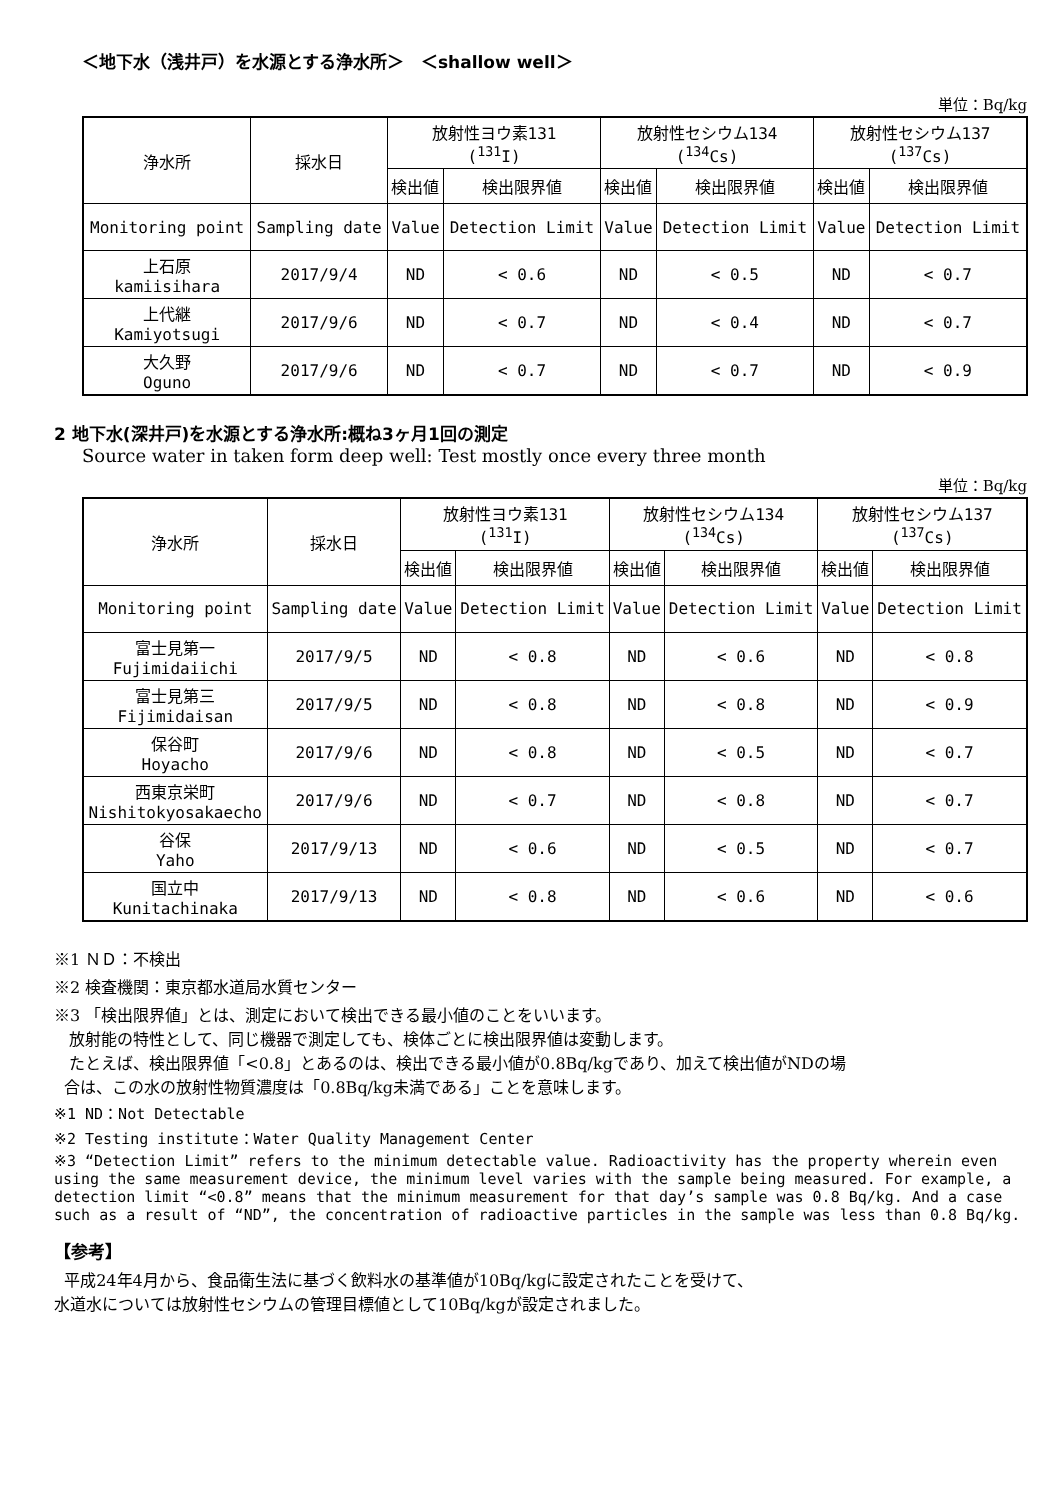＜地下水（浅井戸）を水源とする浄水所＞　＜shallow well＞
単位：Bq/kg
| 浄水所 | 採水日 | 放射性ヨウ素131 (<sup>131</sup>I) | | 放射性セシウム134 (<sup>134</sup>Cs) | | 放射性セシウム137 (<sup>137</sup>Cs) | |
| --- | --- | --- | --- | --- | --- | --- | --- |
| | | 検出値 | 検出限界値 | 検出値 | 検出限界値 | 検出値 | 検出限界値 |
| Monitoring point | Sampling date | Value | Detection Limit | Value | Detection Limit | Value | Detection Limit |
| 上石原 kamiisihara | 2017/9/4 | ND | < 0.6 | ND | < 0.5 | ND | < 0.7 |
| 上代継 Kamiyotsugi | 2017/9/6 | ND | < 0.7 | ND | < 0.4 | ND | < 0.7 |
| 大久野 Oguno | 2017/9/6 | ND | < 0.7 | ND | < 0.7 | ND | < 0.9 |
2 地下水(深井戸)を水源とする浄水所:概ね3ヶ月1回の測定
Source water in taken form deep well: Test mostly once every three month
単位：Bq/kg
| 浄水所 | 採水日 | 放射性ヨウ素131 (<sup>131</sup>I) | | 放射性セシウム134 (<sup>134</sup>Cs) | | 放射性セシウム137 (<sup>137</sup>Cs) | |
| --- | --- | --- | --- | --- | --- | --- | --- |
| | | 検出値 | 検出限界値 | 検出値 | 検出限界値 | 検出値 | 検出限界値 |
| Monitoring point | Sampling date | Value | Detection Limit | Value | Detection Limit | Value | Detection Limit |
| 富士見第一 Fujimidaiichi | 2017/9/5 | ND | < 0.8 | ND | < 0.6 | ND | < 0.8 |
| 富士見第三 Fijimidaisan | 2017/9/5 | ND | < 0.8 | ND | < 0.8 | ND | < 0.9 |
| 保谷町 Hoyacho | 2017/9/6 | ND | < 0.8 | ND | < 0.5 | ND | < 0.7 |
| 西東京栄町 Nishitokyosakaecho | 2017/9/6 | ND | < 0.7 | ND | < 0.8 | ND | < 0.7 |
| 谷保 Yaho | 2017/9/13 | ND | < 0.6 | ND | < 0.5 | ND | < 0.7 |
| 国立中 Kunitachinaka | 2017/9/13 | ND | < 0.8 | ND | < 0.6 | ND | < 0.6 |
※1 ＮＤ：不検出
※2 検査機関：東京都水道局水質センター
※3 「検出限界値」とは、測定において検出できる最小値のことをいいます。
放射能の特性として、同じ機器で測定しても、検体ごとに検出限界値は変動します。
たとえば、検出限界値「<0.8」とあるのは、検出できる最小値が0.8Bq/kgであり、加えて検出値がNDの場
合は、この水の放射性物質濃度は「0.8Bq/kg未満である」ことを意味します。
※1 ND：Not Detectable
※2 Testing institute：Water Quality Management Center
※3 “Detection Limit” refers to the minimum detectable value. Radioactivity has the property wherein even using the same measurement device, the minimum level varies with the sample being measured. For example, a detection limit “<0.8” means that the minimum measurement for that day’s sample was 0.8 Bq/kg. And a case such as a result of “ND”, the concentration of radioactive particles in the sample was less than 0.8 Bq/kg.
【参考】
平成24年4月から、食品衛生法に基づく飲料水の基準値が10Bq/kgに設定されたことを受けて、
水道水については放射性セシウムの管理目標値として10Bq/kgが設定されました。